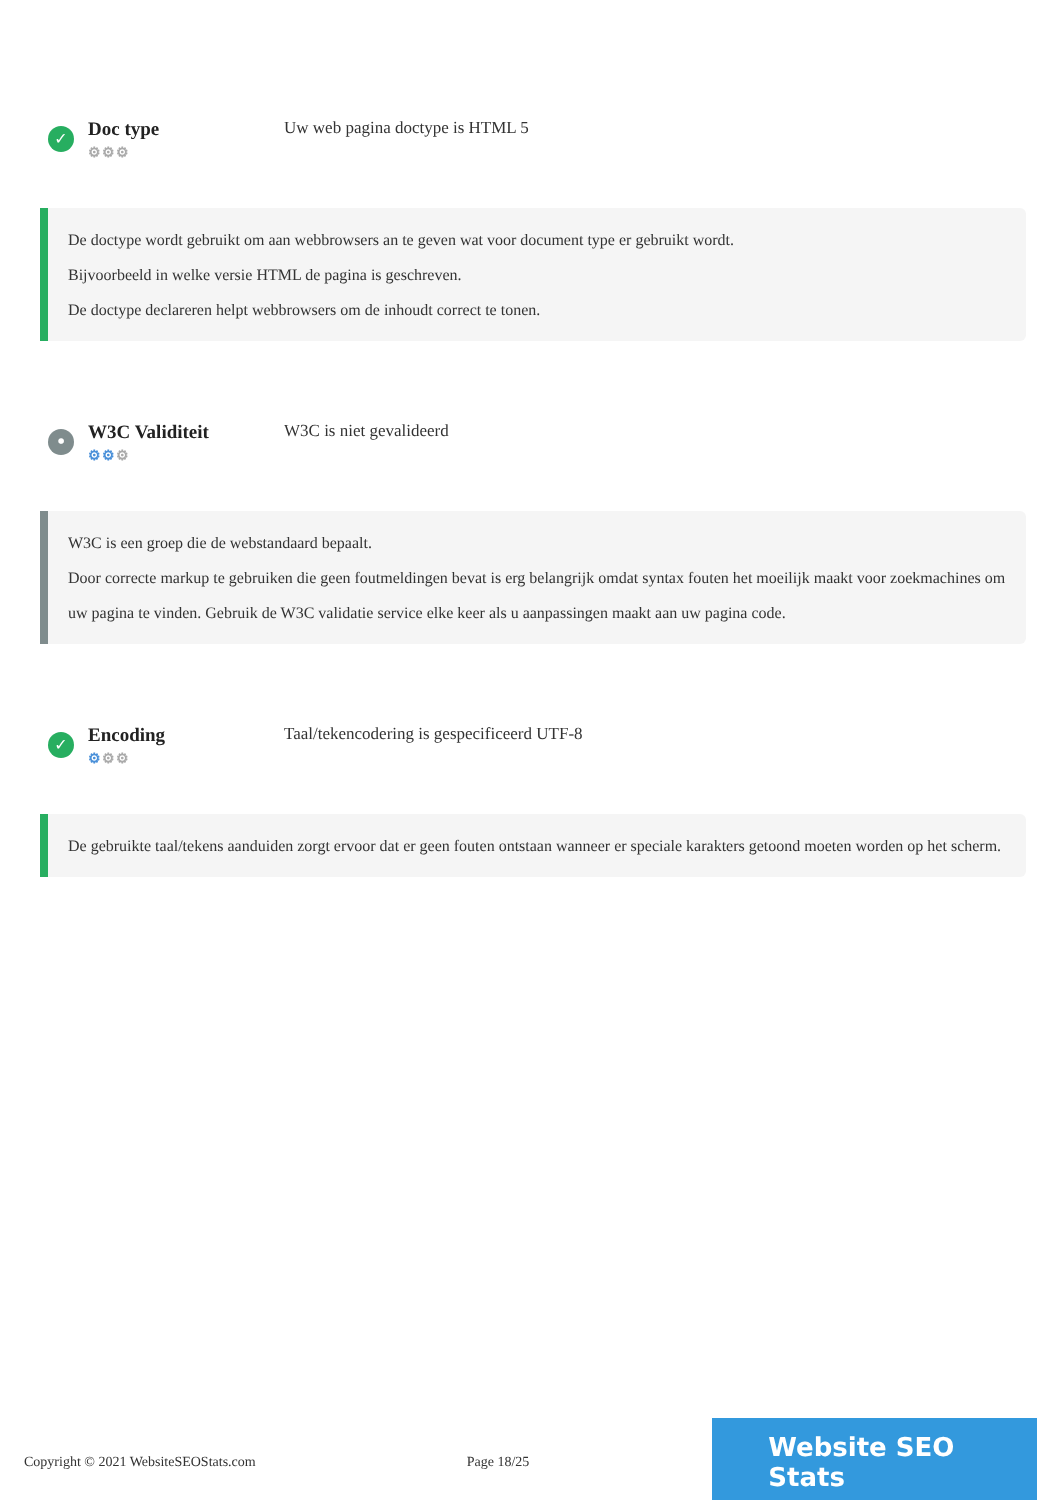✓
Doc type
⚙⚙⚙
Uw web pagina doctype is HTML 5
De doctype wordt gebruikt om aan webbrowsers an te geven wat voor document type er gebruikt wordt.
Bijvoorbeeld in welke versie HTML de pagina is geschreven.
De doctype declareren helpt webbrowsers om de inhoudt correct te tonen.
•
W3C Validiteit
⚙⚙⚙
W3C is niet gevalideerd
W3C is een groep die de webstandaard bepaalt.
Door correcte markup te gebruiken die geen foutmeldingen bevat is erg belangrijk omdat syntax fouten het moeilijk maakt voor zoekmachines om uw pagina te vinden. Gebruik de W3C validatie service elke keer als u aanpassingen maakt aan uw pagina code.
✓
Encoding
⚙⚙⚙
Taal/tekencodering is gespecificeerd UTF-8
De gebruikte taal/tekens aanduiden zorgt ervoor dat er geen fouten ontstaan wanneer er speciale karakters getoond moeten worden op het scherm.
Copyright © 2021 WebsiteSEOStats.com Page 18/25
Website SEO Stats